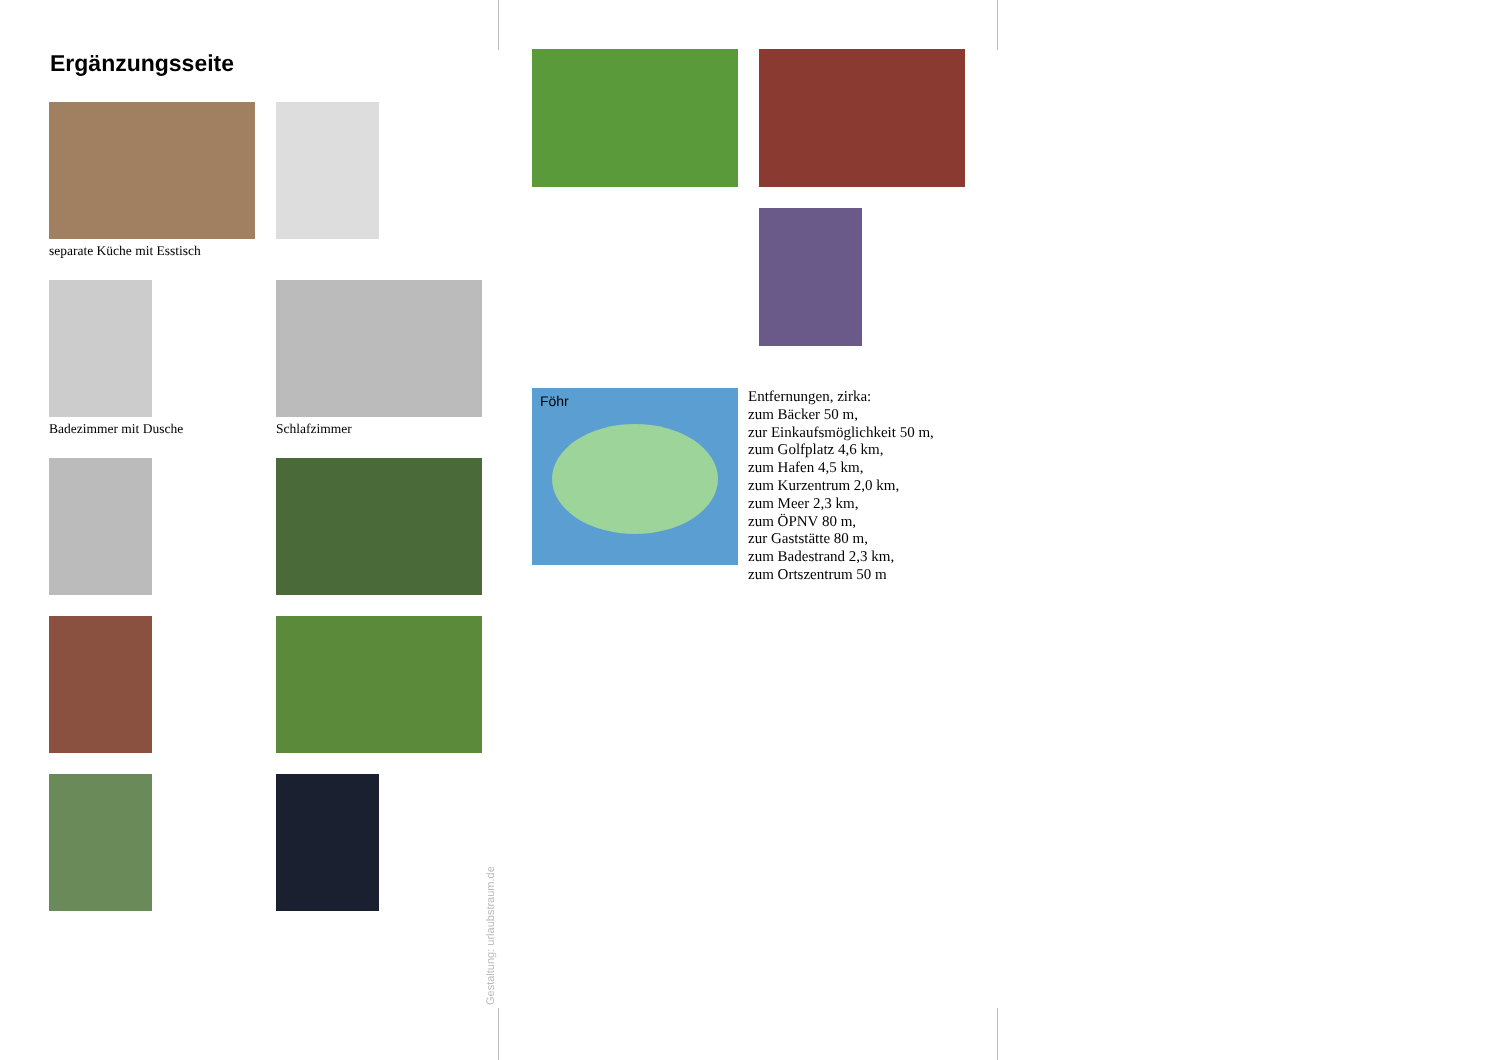Ergänzungsseite
separate Küche mit Esstisch
Badezimmer mit Dusche Schlafzimmer
Föhr
Entfernungen, zirka:
zum Bäcker 50 m,
zur Einkaufsmöglichkeit 50 m,
zum Golfplatz 4,6 km,
zum Hafen 4,5 km,
zum Kurzentrum 2,0 km,
zum Meer 2,3 km,
zum ÖPNV 80 m,
zur Gaststätte 80 m,
zum Badestrand 2,3 km,
zum Ortszentrum 50 m
Gestaltung: urlaubstraum.de